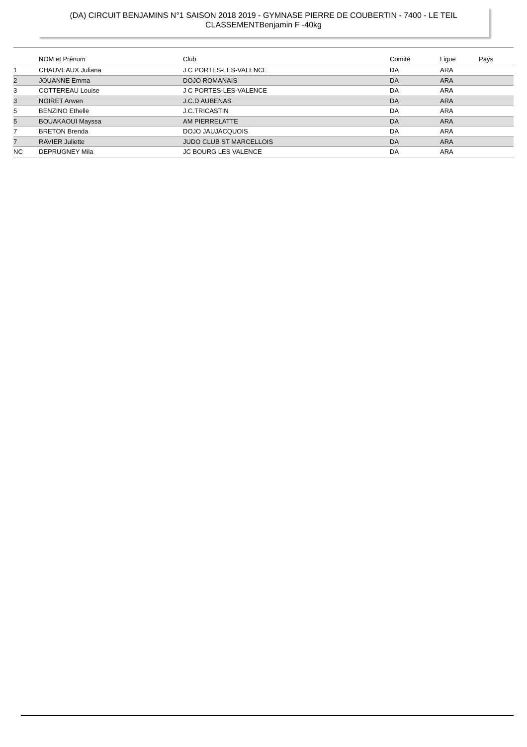(DA) CIRCUIT BENJAMINS N°1 SAISON 2018 2019 - GYMNASE PIERRE DE COUBERTIN - 7400 - LE TEIL
CLASSEMENTBenjamin F -40kg
| | NOM et Prénom | Club | Comité | Ligue | Pays |
| --- | --- | --- | --- | --- | --- |
| 1 | CHAUVEAUX Juliana | J C PORTES-LES-VALENCE | DA | ARA | |
| 2 | JOUANNE Emma | DOJO ROMANAIS | DA | ARA | |
| 3 | COTTEREAU Louise | J C PORTES-LES-VALENCE | DA | ARA | |
| 3 | NOIRET Arwen | J.C.D AUBENAS | DA | ARA | |
| 5 | BENZINO Ethelle | J.C.TRICASTIN | DA | ARA | |
| 5 | BOUAKAOUI Mayssa | AM PIERRELATTE | DA | ARA | |
| 7 | BRETON Brenda | DOJO JAUJACQUOIS | DA | ARA | |
| 7 | RAVIER Juliette | JUDO CLUB ST MARCELLOIS | DA | ARA | |
| NC | DEPRUGNEY Mila | JC BOURG LES VALENCE | DA | ARA | |